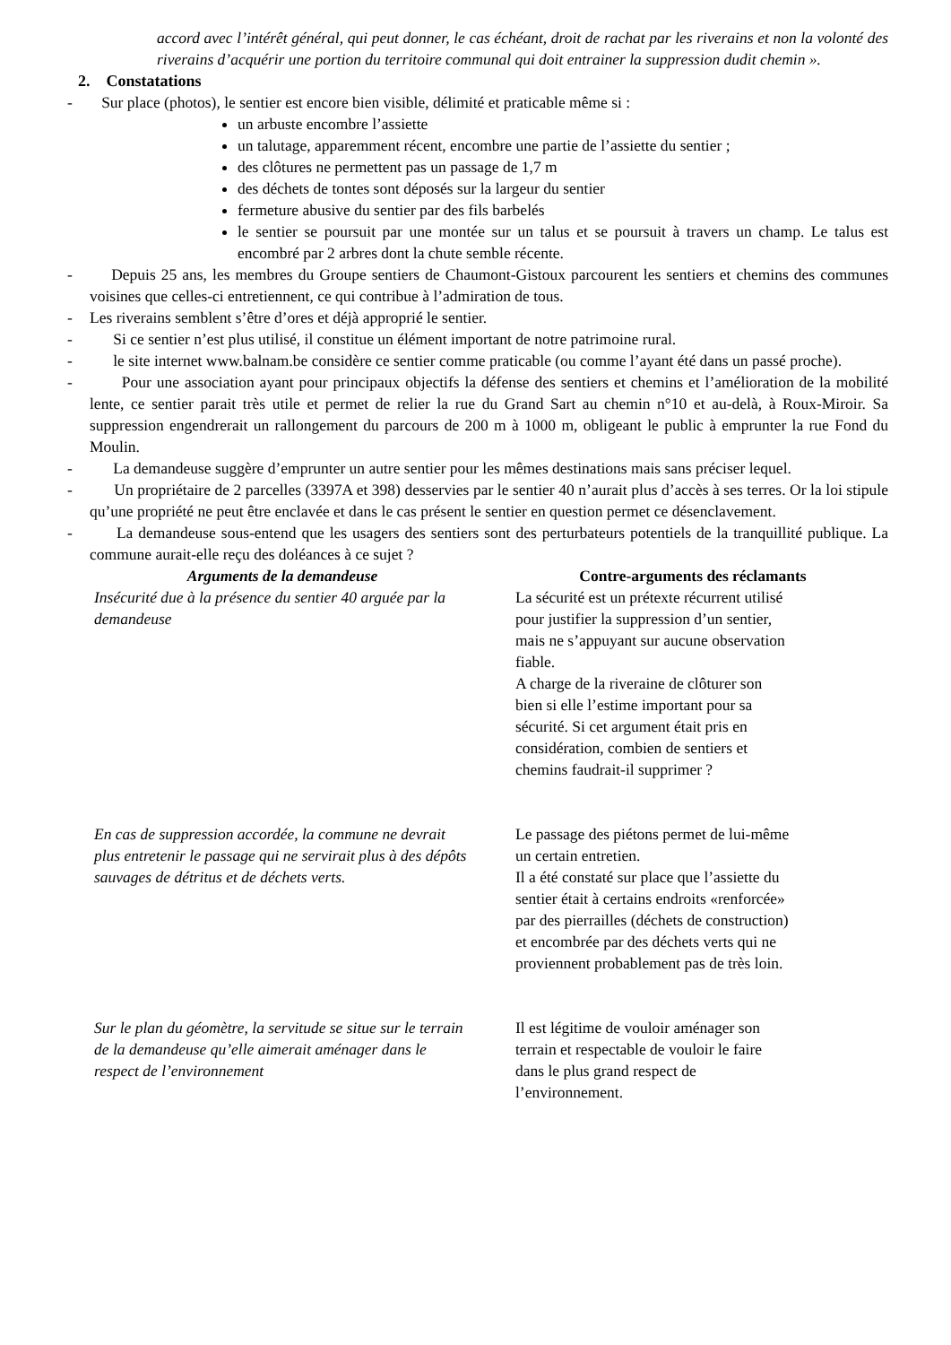accord avec l’intérêt général, qui peut donner, le cas échéant, droit de rachat par les riverains et non la volonté des riverains d’acquérir une portion du territoire communal qui doit entrainer la suppression dudit chemin ».
2. Constatations
- Sur place (photos), le sentier est encore bien visible, délimité et praticable même si :
un arbuste encombre l’assiette
un talutage, apparemment récent, encombre une partie de l’assiette du sentier ;
des clôtures ne permettent pas un passage de 1,7 m
des déchets de tontes sont déposés sur la largeur du sentier
fermeture abusive du sentier par des fils barbelés
le sentier se poursuit par une montée sur un talus et se poursuit à travers un champ. Le talus est encombré par 2 arbres dont la chute semble récente.
- Depuis 25 ans, les membres du Groupe sentiers de Chaumont-Gistoux parcourent les sentiers et chemins des communes voisines que celles-ci entretiennent, ce qui contribue à l’admiration de tous.
- Les riverains semblent s’être d’ores et déjà approprié le sentier.
- Si ce sentier n’est plus utilisé, il constitue un élément important de notre patrimoine rural.
- le site internet www.balnam.be considère ce sentier comme praticable (ou comme l’ayant été dans un passé proche).
- Pour une association ayant pour principaux objectifs la défense des sentiers et chemins et l’amélioration de la mobilité lente, ce sentier parait très utile et permet de relier la rue du Grand Sart au chemin n°10 et au-delà, à Roux-Miroir. Sa suppression engendrerait un rallongement du parcours de 200 m à 1000 m, obligeant le public à emprunter la rue Fond du Moulin.
- La demandeuse suggère d’emprunter un autre sentier pour les mêmes destinations mais sans préciser lequel.
- Un propriétaire de 2 parcelles (3397A et 398) desservies par le sentier 40 n’aurait plus d’accès à ses terres. Or la loi stipule qu’une propriété ne peut être enclavée et dans le cas présent le sentier en question permet ce désenclavement.
- La demandeuse sous-entend que les usagers des sentiers sont des perturbateurs potentiels de la tranquillité publique. La commune aurait-elle reçu des doléances à ce sujet ?
| Arguments de la demandeuse | Contre-arguments des réclamants |
| --- | --- |
| Insécurité due à la présence du sentier 40 arguée par la demandeuse | La sécurité est un prétexte récurrent utilisé pour justifier la suppression d’un sentier, mais ne s’appuyant sur aucune observation fiable. A charge de la riveraine de clôturer son bien si elle l’estime important pour sa sécurité. Si cet argument était pris en considération, combien de sentiers et chemins faudrait-il supprimer ? |
| En cas de suppression accordée, la commune ne devrait plus entretenir le passage qui ne servirait plus à des dépôts sauvages de détritus et de déchets verts. | Le passage des piétons permet de lui-même un certain entretien. Il a été constaté sur place que l’assiette du sentier était à certains endroits «renforcée» par des pierrailles (déchets de construction) et encombrée par des déchets verts qui ne proviennent probablement pas de très loin. |
| Sur le plan du géomètre, la servitude se situe sur le terrain de la demandeuse qu’elle aimerait aménager dans le respect de l’environnement | Il est légitime de vouloir aménager son terrain et respectable de vouloir le faire dans le plus grand respect de l’environnement. |